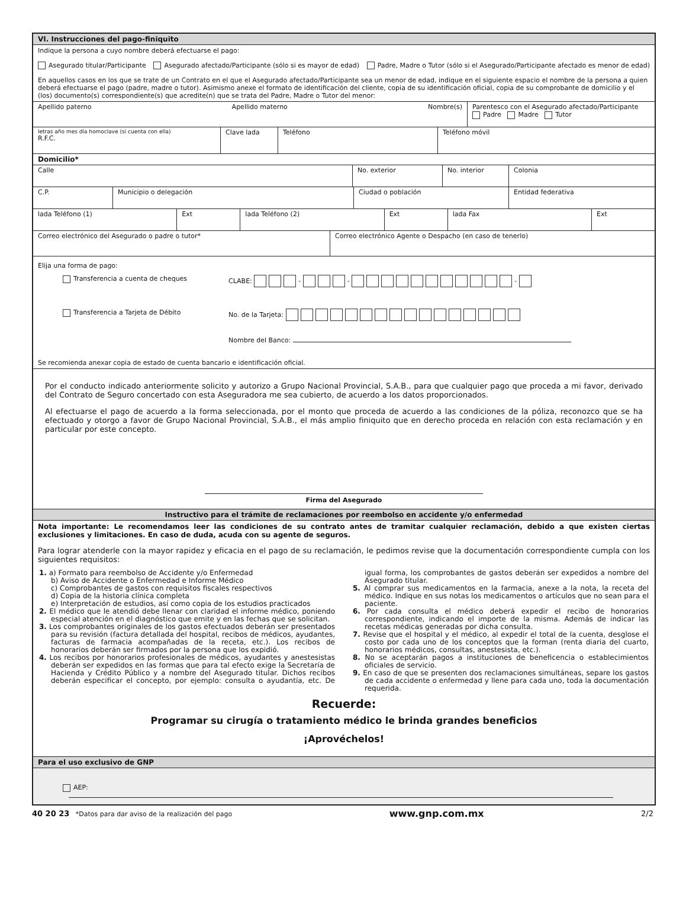VI. Instrucciones del pago-finiquito
Indique la persona a cuyo nombre deberá efectuarse el pago:
Asegurado titular/Participante Asegurado afectado/Participante (sólo si es mayor de edad) Padre, Madre o Tutor (sólo si el Asegurado/Participante afectado es menor de edad)
En aquellos casos en los que se trate de un Contrato en el que el Asegurado afectado/Participante sea un menor de edad, indique en el siguiente espacio el nombre de la persona a quien deberá efectuarse el pago (padre, madre o tutor). Asimismo anexe el formato de identificación del cliente, copia de su identificación oficial, copia de su comprobante de domicilio y el (los) documento(s) correspondiente(s) que acredite(n) que se trata del Padre, Madre o Tutor del menor:
Apellido paterno Apellido materno Nombre(s)
Parentesco con el Asegurado afectado/Participante
Padre Madre Tutor
letras año mes día homoclave (si cuenta con ella)
R.F.C.
Clave lada Teléfono Teléfono móvil
Domicilio*
Calle No. exterior No. interior Colonia
C.P. Municipio o delegación Ciudad o población Entidad federativa
lada Teléfono (1) Ext lada Teléfono (2) Ext lada Fax Ext
Correo electrónico del Asegurado o padre o tutor* Correo electrónico Agente o Despacho (en caso de tenerlo)
Elija una forma de pago:
Transferencia a cuenta de cheques CLABE: - - -
Transferencia a Tarjeta de Débito No. de la Tarjeta:
Nombre del Banco:
Se recomienda anexar copia de estado de cuenta bancario e identificación oficial.
Por el conducto indicado anteriormente solicito y autorizo a Grupo Nacional Provincial, S.A.B., para que cualquier pago que proceda a mi favor, derivado del Contrato de Seguro concertado con esta Aseguradora me sea cubierto, de acuerdo a los datos proporcionados.
Al efectuarse el pago de acuerdo a la forma seleccionada, por el monto que proceda de acuerdo a las condiciones de la póliza, reconozco que se ha efectuado y otorgo a favor de Grupo Nacional Provincial, S.A.B., el más amplio finiquito que en derecho proceda en relación con esta reclamación y en particular por este concepto.
Firma del Asegurado
Instructivo para el trámite de reclamaciones por reembolso en accidente y/o enfermedad
Nota importante: Le recomendamos leer las condiciones de su contrato antes de tramitar cualquier reclamación, debido a que existen ciertas exclusiones y limitaciones. En caso de duda, acuda con su agente de seguros.
Para lograr atenderle con la mayor rapidez y eficacia en el pago de su reclamación, le pedimos revise que la documentación correspondiente cumpla con los siguientes requisitos:
1. a) Formato para reembolso de Accidente y/o Enfermedad
b) Aviso de Accidente o Enfermedad e Informe Médico
c) Comprobantes de gastos con requisitos fiscales respectivos
d) Copia de la historia clínica completa
e) Interpretación de estudios, así como copia de los estudios practicados
2. El médico que le atendió debe llenar con claridad el informe médico, poniendo especial atención en el diagnóstico que emite y en las fechas que se solicitan.
3. Los comprobantes originales de los gastos efectuados deberán ser presentados para su revisión (factura detallada del hospital, recibos de médicos, ayudantes, facturas de farmacia acompañadas de la receta, etc.). Los recibos de honorarios deberán ser firmados por la persona que los expidió.
4. Los recibos por honorarios profesionales de médicos, ayudantes y anestesistas deberán ser expedidos en las formas que para tal efecto exige la Secretaría de Hacienda y Crédito Público y a nombre del Asegurado titular. Dichos recibos deberán especificar el concepto, por ejemplo: consulta o ayudantía, etc. De igual forma, los comprobantes de gastos deberán ser expedidos a nombre del Asegurado titular.
5. Al comprar sus medicamentos en la farmacia, anexe a la nota, la receta del médico. Indique en sus notas los medicamentos o artículos que no sean para el paciente.
6. Por cada consulta el médico deberá expedir el recibo de honorarios correspondiente, indicando el importe de la misma. Además de indicar las recetas médicas generadas por dicha consulta.
7. Revise que el hospital y el médico, al expedir el total de la cuenta, desglose el costo por cada uno de los conceptos que la forman (renta diaria del cuarto, honorarios médicos, consultas, anestesista, etc.).
8. No se aceptarán pagos a instituciones de beneficencia o establecimientos oficiales de servicio.
9. En caso de que se presenten dos reclamaciones simultáneas, separe los gastos de cada accidente o enfermedad y llene para cada uno, toda la documentación requerida.
Recuerde:
Programar su cirugía o tratamiento médico le brinda grandes beneficios
¡Aprovéchelos!
Para el uso exclusivo de GNP
AEP:
40 20 23 *Datos para dar aviso de la realización del pago www.gnp.com.mx 2/2